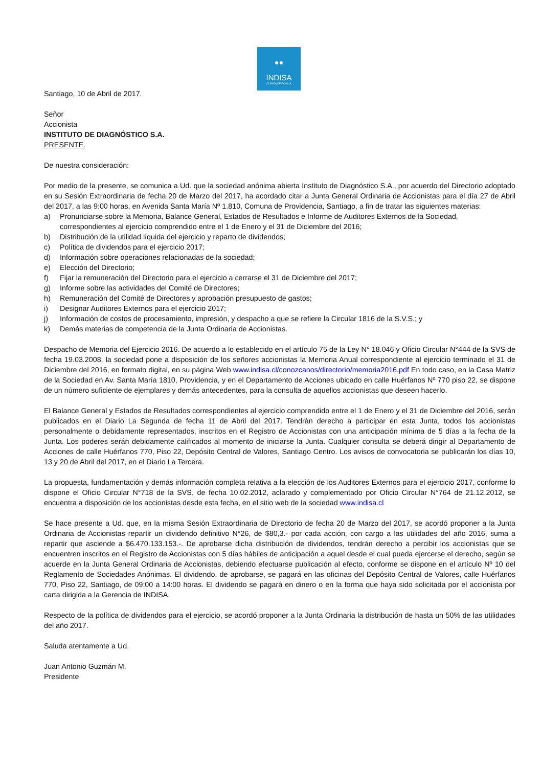●●
INDISA
CLINICA DE FAMILIA
Santiago, 10 de Abril de 2017.
Señor
Accionista
INSTITUTO DE DIAGNÓSTICO S.A.
PRESENTE.
De nuestra consideración:
Por medio de la presente, se comunica a Ud. que la sociedad anónima abierta Instituto de Diagnóstico S.A., por acuerdo del Directorio adoptado en su Sesión Extraordinaria de fecha 20 de Marzo del 2017, ha acordado citar a Junta General Ordinaria de Accionistas para el día 27 de Abril del 2017, a las 9:00 horas, en Avenida Santa María Nº 1.810, Comuna de Providencia, Santiago, a fin de tratar las siguientes materias:
a) Pronunciarse sobre la Memoria, Balance General, Estados de Resultados e Informe de Auditores Externos de la Sociedad, correspondientes al ejercicio comprendido entre el 1 de Enero y el 31 de Diciembre del 2016;
b) Distribución de la utilidad líquida del ejercicio y reparto de dividendos;
c) Política de dividendos para el ejercicio 2017;
d) Información sobre operaciones relacionadas de la sociedad;
e) Elección del Directorio;
f) Fijar la remuneración del Directorio para el ejercicio a cerrarse el 31 de Diciembre del 2017;
g) Informe sobre las actividades del Comité de Directores;
h) Remuneración del Comité de Directores y aprobación presupuesto de gastos;
i) Designar Auditores Externos para el ejercicio 2017;
j) Información de costos de procesamiento, impresión, y despacho a que se refiere la Circular 1816 de la S.V.S.; y
k) Demás materias de competencia de la Junta Ordinaria de Accionistas.
Despacho de Memoria del Ejercicio 2016. De acuerdo a lo establecido en el artículo 75 de la Ley N° 18.046 y Oficio Circular N°444 de la SVS de fecha 19.03.2008, la sociedad pone a disposición de los señores accionistas la Memoria Anual correspondiente al ejercicio terminado el 31 de Diciembre del 2016, en formato digital, en su página Web www.indisa.cl/conozcanos/directorio/memoria2016.pdf En todo caso, en la Casa Matriz de la Sociedad en Av. Santa María 1810, Providencia, y en el Departamento de Acciones ubicado en calle Huérfanos Nº 770 piso 22, se dispone de un número suficiente de ejemplares y demás antecedentes, para la consulta de aquellos accionistas que deseen hacerlo.
El Balance General y Estados de Resultados correspondientes al ejercicio comprendido entre el 1 de Enero y el 31 de Diciembre del 2016, serán publicados en el Diario La Segunda de fecha 11 de Abril del 2017. Tendrán derecho a participar en esta Junta, todos los accionistas personalmente o debidamente representados, inscritos en el Registro de Accionistas con una anticipación mínima de 5 días a la fecha de la Junta. Los poderes serán debidamente calificados al momento de iniciarse la Junta. Cualquier consulta se deberá dirigir al Departamento de Acciones de calle Huérfanos 770, Piso 22, Depósito Central de Valores, Santiago Centro. Los avisos de convocatoria se publicarán los días 10, 13 y 20 de Abril del 2017, en el Diario La Tercera.
La propuesta, fundamentación y demás información completa relativa a la elección de los Auditores Externos para el ejercicio 2017, conforme lo dispone el Oficio Circular N°718 de la SVS, de fecha 10.02.2012, aclarado y complementado por Oficio Circular N°764 de 21.12.2012, se encuentra a disposición de los accionistas desde esta fecha, en el sitio web de la sociedad www.indisa.cl
Se hace presente a Ud. que, en la misma Sesión Extraordinaria de Directorio de fecha 20 de Marzo del 2017, se acordó proponer a la Junta Ordinaria de Accionistas repartir un dividendo definitivo N°26, de $80,3.- por cada acción, con cargo a las utilidades del año 2016, suma a repartir que asciende a $6.470.133.153.-. De aprobarse dicha distribución de dividendos, tendrán derecho a percibir los accionistas que se encuentren inscritos en el Registro de Accionistas con 5 días hábiles de anticipación a aquel desde el cual pueda ejercerse el derecho, según se acuerde en la Junta General Ordinaria de Accionistas, debiendo efectuarse publicación al efecto, conforme se dispone en el artículo Nº 10 del Reglamento de Sociedades Anónimas. El dividendo, de aprobarse, se pagará en las oficinas del Depósito Central de Valores, calle Huérfanos 770, Piso 22, Santiago, de 09:00 a 14:00 horas. El dividendo se pagará en dinero o en la forma que haya sido solicitada por el accionista por carta dirigida a la Gerencia de INDISA.
Respecto de la política de dividendos para el ejercicio, se acordó proponer a la Junta Ordinaria la distribución de hasta un 50% de las utilidades del año 2017.
Saluda atentamente a Ud.
Juan Antonio Guzmán M.
Presidente